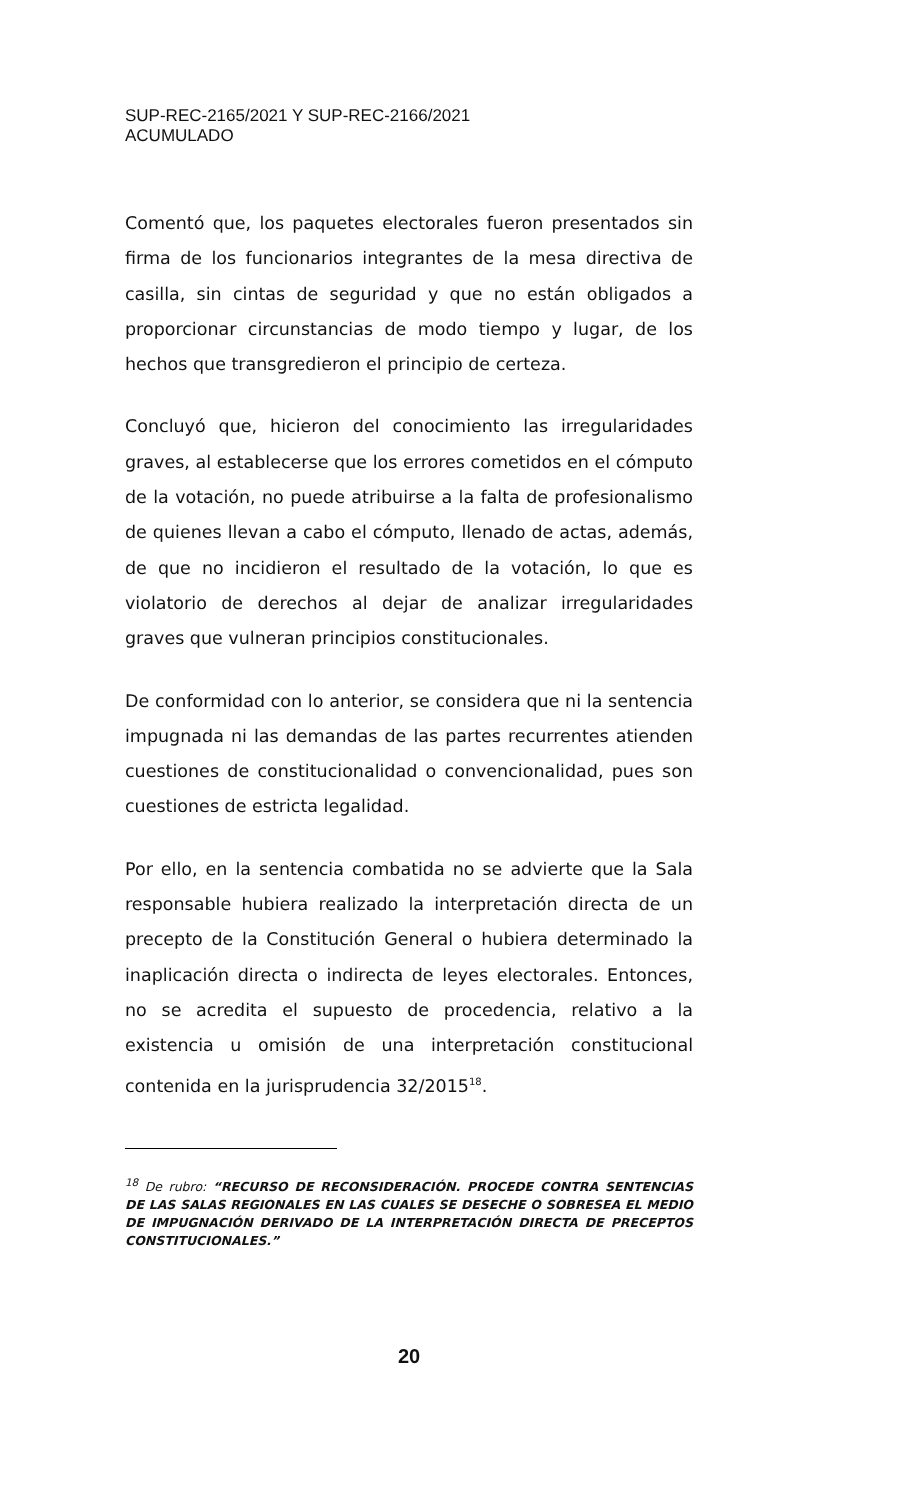SUP-REC-2165/2021 Y SUP-REC-2166/2021
ACUMULADO
Comentó que, los paquetes electorales fueron presentados sin firma de los funcionarios integrantes de la mesa directiva de casilla, sin cintas de seguridad y que no están obligados a proporcionar circunstancias de modo tiempo y lugar, de los hechos que transgredieron el principio de certeza.
Concluyó que, hicieron del conocimiento las irregularidades graves, al establecerse que los errores cometidos en el cómputo de la votación, no puede atribuirse a la falta de profesionalismo de quienes llevan a cabo el cómputo, llenado de actas, además, de que no incidieron el resultado de la votación, lo que es violatorio de derechos al dejar de analizar irregularidades graves que vulneran principios constitucionales.
De conformidad con lo anterior, se considera que ni la sentencia impugnada ni las demandas de las partes recurrentes atienden cuestiones de constitucionalidad o convencionalidad, pues son cuestiones de estricta legalidad.
Por ello, en la sentencia combatida no se advierte que la Sala responsable hubiera realizado la interpretación directa de un precepto de la Constitución General o hubiera determinado la inaplicación directa o indirecta de leyes electorales. Entonces, no se acredita el supuesto de procedencia, relativo a la existencia u omisión de una interpretación constitucional contenida en la jurisprudencia 32/2015<sup>18</sup>.
<sup>18</sup> De rubro: “RECURSO DE RECONSIDERACIÓN. PROCEDE CONTRA SENTENCIAS DE LAS SALAS REGIONALES EN LAS CUALES SE DESECHE O SOBRESEA EL MEDIO DE IMPUGNACIÓN DERIVADO DE LA INTERPRETACIÓN DIRECTA DE PRECEPTOS CONSTITUCIONALES.”
20